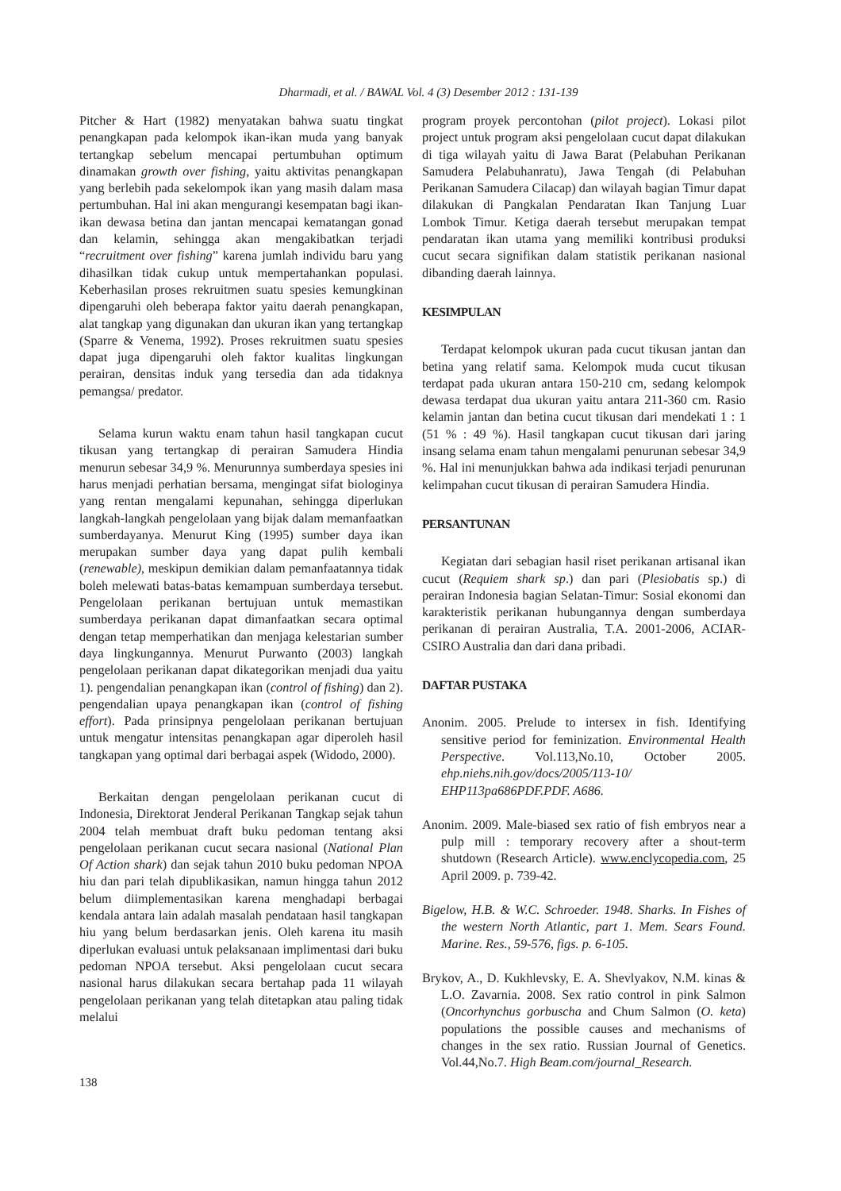Dharmadi, et al. / BAWAL Vol. 4 (3) Desember 2012 : 131-139
Pitcher & Hart (1982) menyatakan bahwa suatu tingkat penangkapan pada kelompok ikan-ikan muda yang banyak tertangkap sebelum mencapai pertumbuhan optimum dinamakan growth over fishing, yaitu aktivitas penangkapan yang berlebih pada sekelompok ikan yang masih dalam masa pertumbuhan. Hal ini akan mengurangi kesempatan bagi ikan-ikan dewasa betina dan jantan mencapai kematangan gonad dan kelamin, sehingga akan mengakibatkan terjadi “recruitment over fishing” karena jumlah individu baru yang dihasilkan tidak cukup untuk mempertahankan populasi. Keberhasilan proses rekruitmen suatu spesies kemungkinan dipengaruhi oleh beberapa faktor yaitu daerah penangkapan, alat tangkap yang digunakan dan ukuran ikan yang tertangkap (Sparre & Venema, 1992). Proses rekruitmen suatu spesies dapat juga dipengaruhi oleh faktor kualitas lingkungan perairan, densitas induk yang tersedia dan ada tidaknya pemangsa/ predator.
Selama kurun waktu enam tahun hasil tangkapan cucut tikusan yang tertangkap di perairan Samudera Hindia menurun sebesar 34,9 %. Menurunnya sumberdaya spesies ini harus menjadi perhatian bersama, mengingat sifat biologinya yang rentan mengalami kepunahan, sehingga diperlukan langkah-langkah pengelolaan yang bijak dalam memanfaatkan sumberdayanya. Menurut King (1995) sumber daya ikan merupakan sumber daya yang dapat pulih kembali (renewable), meskipun demikian dalam pemanfaatannya tidak boleh melewati batas-batas kemampuan sumberdaya tersebut. Pengelolaan perikanan bertujuan untuk memastikan sumberdaya perikanan dapat dimanfaatkan secara optimal dengan tetap memperhatikan dan menjaga kelestarian sumber daya lingkungannya. Menurut Purwanto (2003) langkah pengelolaan perikanan dapat dikategorikan menjadi dua yaitu 1). pengendalian penangkapan ikan (control of fishing) dan 2). pengendalian upaya penangkapan ikan (control of fishing effort). Pada prinsipnya pengelolaan perikanan bertujuan untuk mengatur intensitas penangkapan agar diperoleh hasil tangkapan yang optimal dari berbagai aspek (Widodo, 2000).
Berkaitan dengan pengelolaan perikanan cucut di Indonesia, Direktorat Jenderal Perikanan Tangkap sejak tahun 2004 telah membuat draft buku pedoman tentang aksi pengelolaan perikanan cucut secara nasional (National Plan Of Action shark) dan sejak tahun 2010 buku pedoman NPOA hiu dan pari telah dipublikasikan, namun hingga tahun 2012 belum diimplementasikan karena menghadapi berbagai kendala antara lain adalah masalah pendataan hasil tangkapan hiu yang belum berdasarkan jenis. Oleh karena itu masih diperlukan evaluasi untuk pelaksanaan implimentasi dari buku pedoman NPOA tersebut. Aksi pengelolaan cucut secara nasional harus dilakukan secara bertahap pada 11 wilayah pengelolaan perikanan yang telah ditetapkan atau paling tidak melalui
138
program proyek percontohan (pilot project). Lokasi pilot project untuk program aksi pengelolaan cucut dapat dilakukan di tiga wilayah yaitu di Jawa Barat (Pelabuhan Perikanan Samudera Pelabuhanratu), Jawa Tengah (di Pelabuhan Perikanan Samudera Cilacap) dan wilayah bagian Timur dapat dilakukan di Pangkalan Pendaratan Ikan Tanjung Luar Lombok Timur. Ketiga daerah tersebut merupakan tempat pendaratan ikan utama yang memiliki kontribusi produksi cucut secara signifikan dalam statistik perikanan nasional dibanding daerah lainnya.
KESIMPULAN
Terdapat kelompok ukuran pada cucut tikusan jantan dan betina yang relatif sama. Kelompok muda cucut tikusan terdapat pada ukuran antara 150-210 cm, sedang kelompok dewasa terdapat dua ukuran yaitu antara 211-360 cm. Rasio kelamin jantan dan betina cucut tikusan dari mendekati 1 : 1 (51 % : 49 %). Hasil tangkapan cucut tikusan dari jaring insang selama enam tahun mengalami penurunan sebesar 34,9 %. Hal ini menunjukkan bahwa ada indikasi terjadi penurunan kelimpahan cucut tikusan di perairan Samudera Hindia.
PERSANTUNAN
Kegiatan dari sebagian hasil riset perikanan artisanal ikan cucut (Requiem shark sp.) dan pari (Plesiobatis sp.) di perairan Indonesia bagian Selatan-Timur: Sosial ekonomi dan karakteristik perikanan hubungannya dengan sumberdaya perikanan di perairan Australia, T.A. 2001-2006, ACIAR-CSIRO Australia dan dari dana pribadi.
DAFTAR PUSTAKA
Anonim. 2005. Prelude to intersex in fish. Identifying sensitive period for feminization. Environmental Health Perspective. Vol.113,No.10, October 2005. ehp.niehs.nih.gov/docs/2005/113-10/ EHP113pa686PDF.PDF. A686.
Anonim. 2009. Male-biased sex ratio of fish embryos near a pulp mill : temporary recovery after a shout-term shutdown (Research Article). www.enclycopedia.com, 25 April 2009. p. 739-42.
Bigelow, H.B. & W.C. Schroeder. 1948. Sharks. In Fishes of the western North Atlantic, part 1. Mem. Sears Found. Marine. Res., 59-576, figs. p. 6-105.
Brykov, A., D. Kukhlevsky, E. A. Shevlyakov, N.M. kinas & L.O. Zavarnia. 2008. Sex ratio control in pink Salmon (Oncorhynchus gorbuscha and Chum Salmon (O. keta) populations the possible causes and mechanisms of changes in the sex ratio. Russian Journal of Genetics. Vol.44,No.7. High Beam.com/journal_Research.